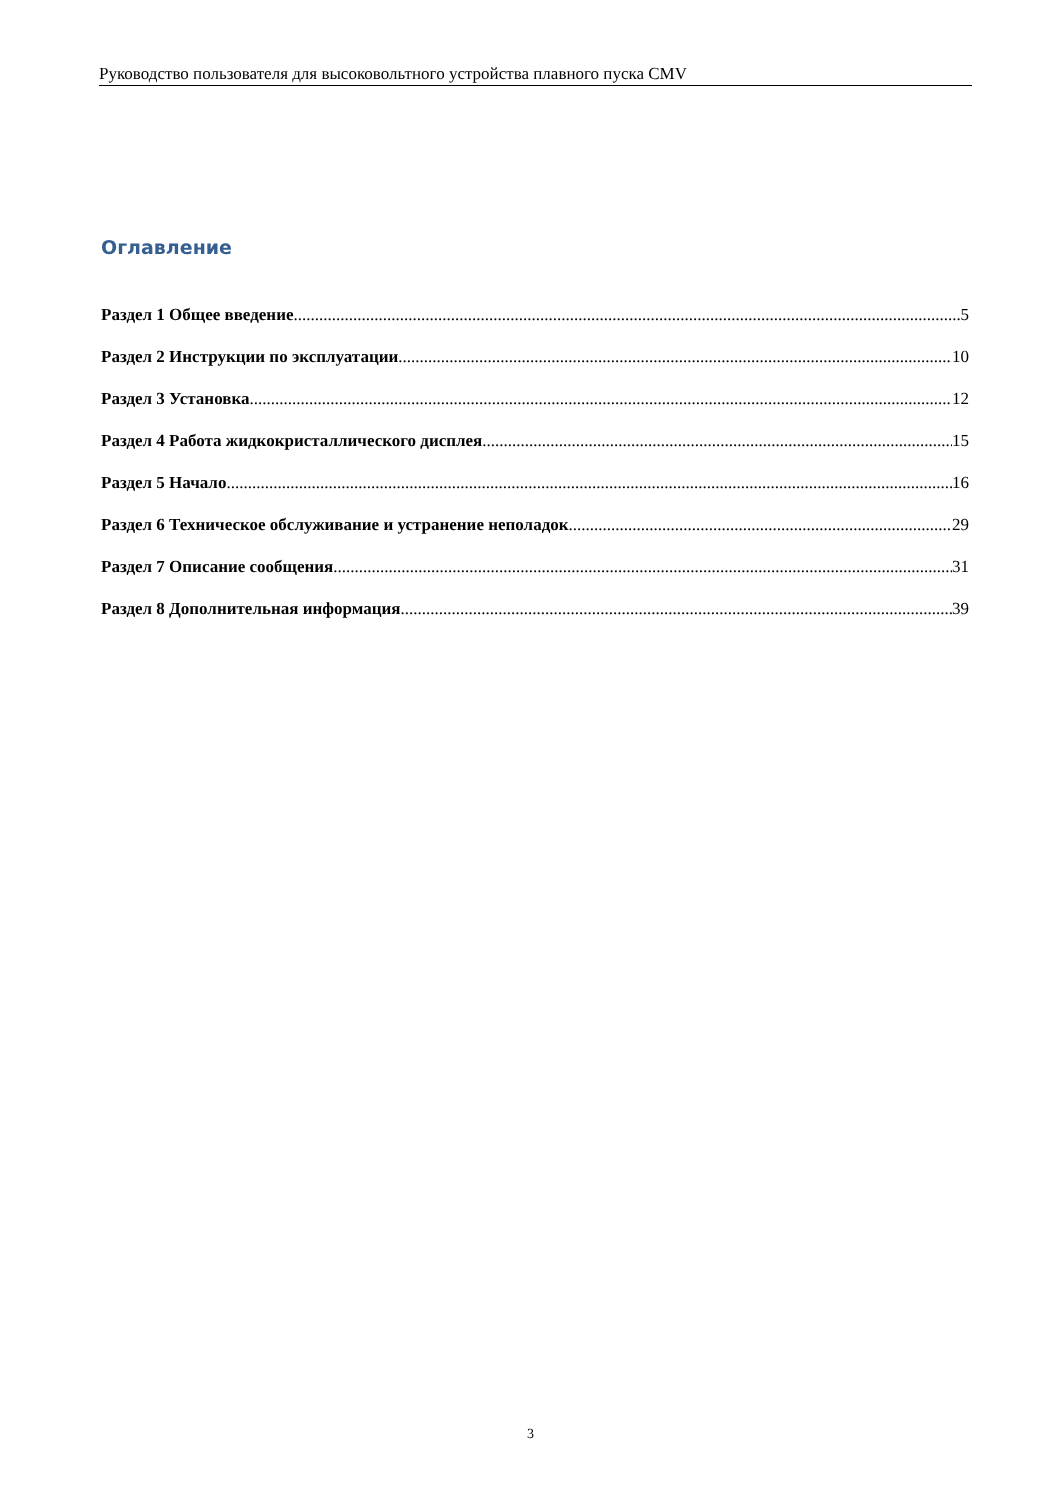Руководство пользователя для высоковольтного устройства плавного пуска CMV
Оглавление
Раздел 1 Общее введение 5
Раздел 2 Инструкции по эксплуатации 10
Раздел 3 Установка 12
Раздел 4 Работа жидкокристаллического дисплея 15
Раздел 5 Начало 16
Раздел 6 Техническое обслуживание и устранение неполадок 29
Раздел 7 Описание сообщения 31
Раздел 8 Дополнительная информация 39
3